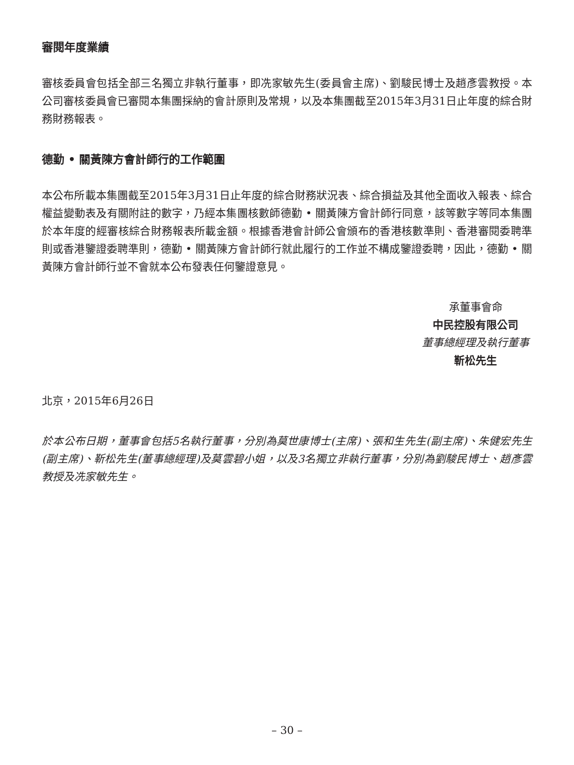審閱年度業績
審核委員會包括全部三名獨立非執行董事，即冼家敏先生(委員會主席)、劉駿民博士及趙彥雲教授。本公司審核委員會已審閱本集團採納的會計原則及常規，以及本集團截至2015年3月31日止年度的綜合財務財務報表。
德勤 • 關黃陳方會計師行的工作範圍
本公布所載本集團截至2015年3月31日止年度的綜合財務狀況表、綜合損益及其他全面收入報表、綜合權益變動表及有關附註的數字，乃經本集團核數師德勤 • 關黃陳方會計師行同意，該等數字等同本集團於本年度的經審核綜合財務報表所載金額。根據香港會計師公會頒布的香港核數準則、香港審閱委聘準則或香港鑒證委聘準則，德勤 • 關黃陳方會計師行就此履行的工作並不構成鑒證委聘，因此，德勤 • 關黃陳方會計師行並不會就本公布發表任何鑒證意見。
承董事會命
中民控股有限公司
董事總經理及執行董事
靳松先生
北京，2015年6月26日
於本公布日期，董事會包括5名執行董事，分別為莫世康博士(主席)、張和生先生(副主席)、朱健宏先生(副主席)、靳松先生(董事總經理)及莫雲碧小姐，以及3名獨立非執行董事，分別為劉駿民博士、趙彥雲教授及冼家敏先生。
– 30 –